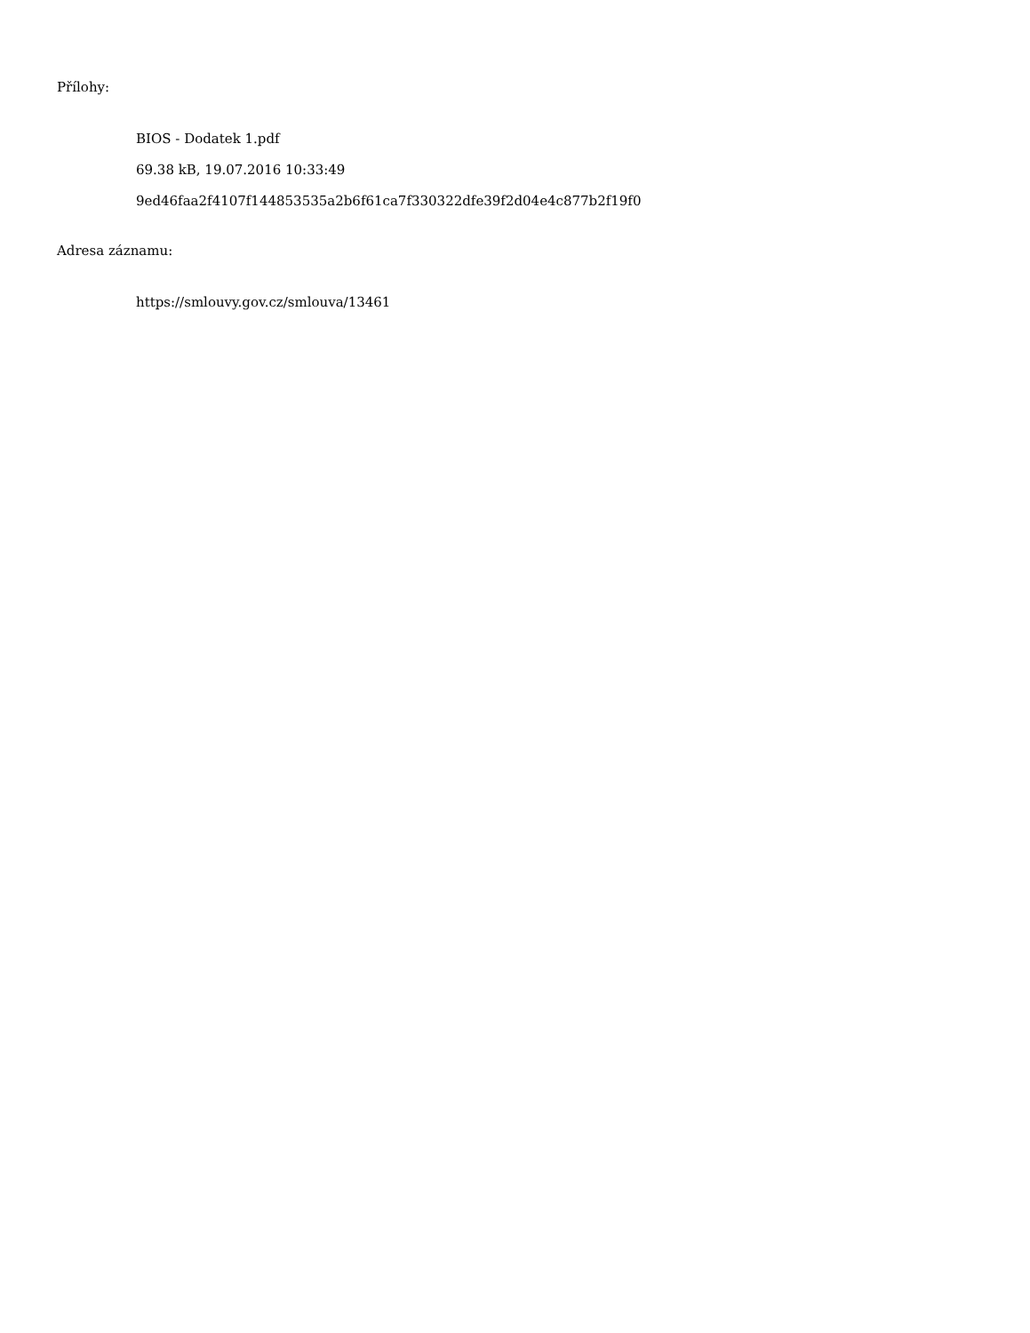Přílohy:
BIOS - Dodatek 1.pdf
69.38 kB, 19.07.2016 10:33:49
9ed46faa2f4107f144853535a2b6f61ca7f330322dfe39f2d04e4c877b2f19f0
Adresa záznamu:
https://smlouvy.gov.cz/smlouva/13461